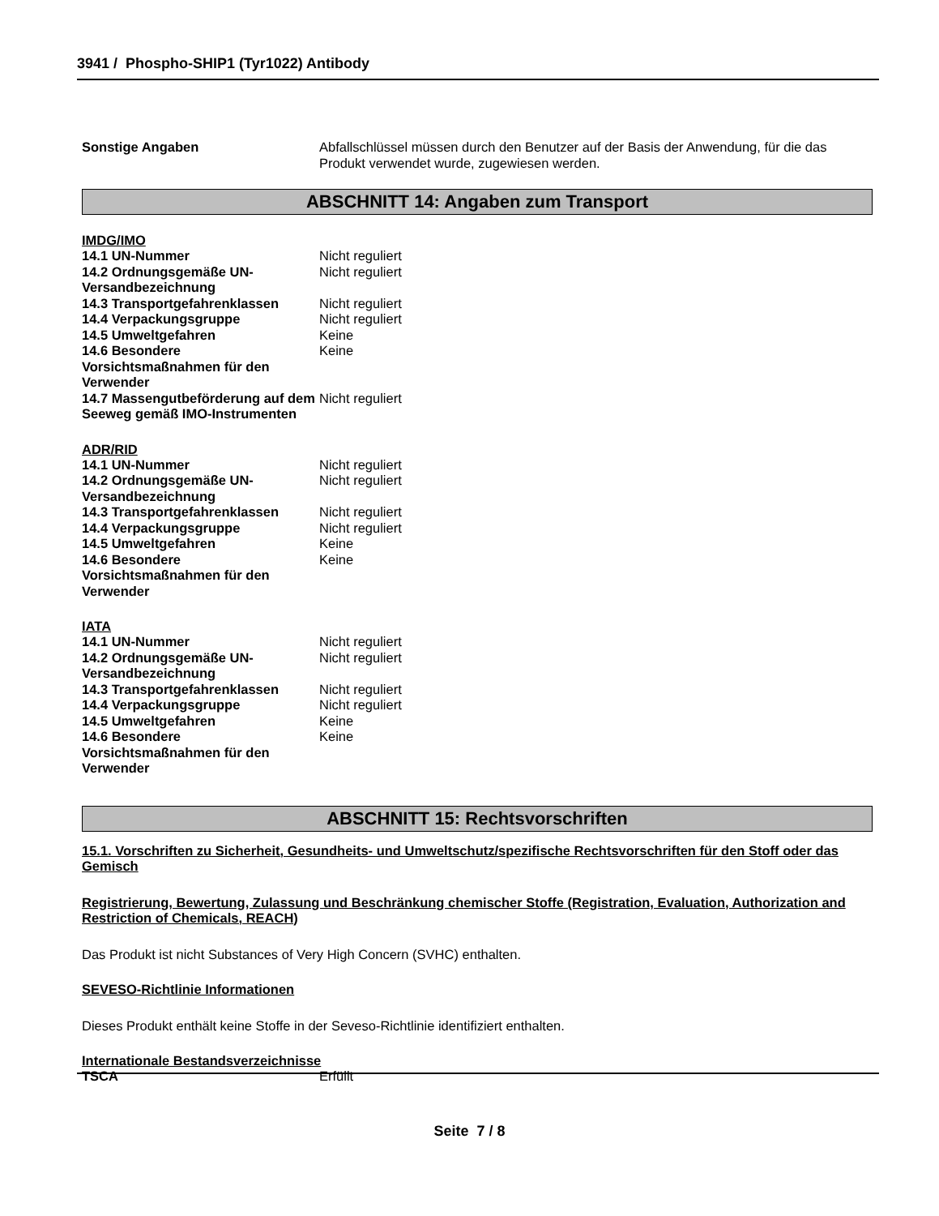3941 / Phospho-SHIP1 (Tyr1022) Antibody
| Sonstige Angaben | Abfallschlüssel müssen durch den Benutzer auf der Basis der Anwendung, für die das Produkt verwendet wurde, zugewiesen werden. |
ABSCHNITT 14: Angaben zum Transport
IMDG/IMO
| 14.1 UN-Nummer | Nicht reguliert |
| 14.2 Ordnungsgemäße UN-Versandbezeichnung | Nicht reguliert |
| 14.3 Transportgefahrenklassen | Nicht reguliert |
| 14.4 Verpackungsgruppe | Nicht reguliert |
| 14.5 Umweltgefahren | Keine |
| 14.6 Besondere Vorsichtsmaßnahmen für den Verwender | Keine |
| 14.7 Massengutbeförderung auf dem Seeweg gemäß IMO-Instrumenten | Nicht reguliert |
ADR/RID
| 14.1 UN-Nummer | Nicht reguliert |
| 14.2 Ordnungsgemäße UN-Versandbezeichnung | Nicht reguliert |
| 14.3 Transportgefahrenklassen | Nicht reguliert |
| 14.4 Verpackungsgruppe | Nicht reguliert |
| 14.5 Umweltgefahren | Keine |
| 14.6 Besondere Vorsichtsmaßnahmen für den Verwender | Keine |
IATA
| 14.1 UN-Nummer | Nicht reguliert |
| 14.2 Ordnungsgemäße UN-Versandbezeichnung | Nicht reguliert |
| 14.3 Transportgefahrenklassen | Nicht reguliert |
| 14.4 Verpackungsgruppe | Nicht reguliert |
| 14.5 Umweltgefahren | Keine |
| 14.6 Besondere Vorsichtsmaßnahmen für den Verwender | Keine |
ABSCHNITT 15: Rechtsvorschriften
15.1. Vorschriften zu Sicherheit, Gesundheits- und Umweltschutz/spezifische Rechtsvorschriften für den Stoff oder das Gemisch
Registrierung, Bewertung, Zulassung und Beschränkung chemischer Stoffe (Registration, Evaluation, Authorization and Restriction of Chemicals, REACH)
Das Produkt ist nicht Substances of Very High Concern (SVHC) enthalten.
SEVESO-Richtlinie Informationen
Dieses Produkt enthält keine Stoffe in der Seveso-Richtlinie identifiziert enthalten.
Internationale Bestandsverzeichnisse
| TSCA | Erfüllt |
Seite 7 / 8